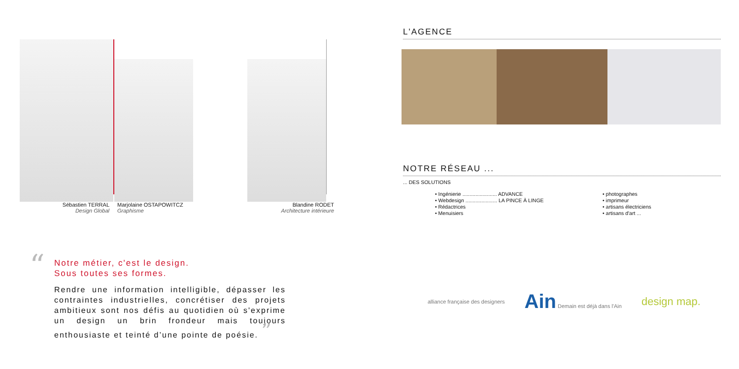Sébastien TERRAL
Design Global
Marjolaine OSTAPOWITCZ
Graphisme
Blandine RODET
Architecture intérieure
“
Notre métier, c'est le design.
Sous toutes ses formes.
Rendre une information intelligible, dépasser les contraintes industrielles, concrétiser des projets ambitieux sont nos défis au quotidien où s'exprime un design un brin frondeur mais toujours enthousiaste et teinté d’une pointe de poésie. ”
L'AGENCE
NOTRE RÉSEAU ...
... DES SOLUTIONS
• Ingénierie ........................ ADVANCE
• Webdesign ...................... LA PINCE À LINGE
• Rédactrices
• Menuisiers
• photographes
• imprimeur
• artisans électriciens
• artisans d'art ...
alliance française des designers
Ain Demain est déjà dans l'Ain
design map.